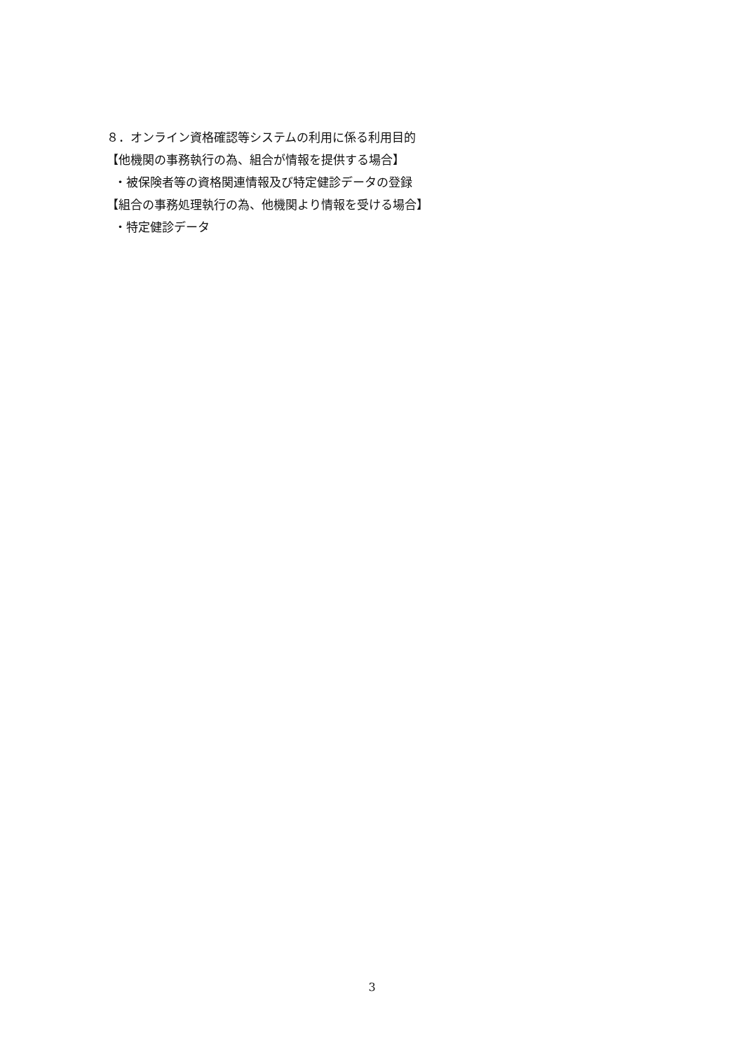８．オンライン資格確認等システムの利用に係る利用目的
【他機関の事務執行の為、組合が情報を提供する場合】
・被保険者等の資格関連情報及び特定健診データの登録
【組合の事務処理執行の為、他機関より情報を受ける場合】
・特定健診データ
3